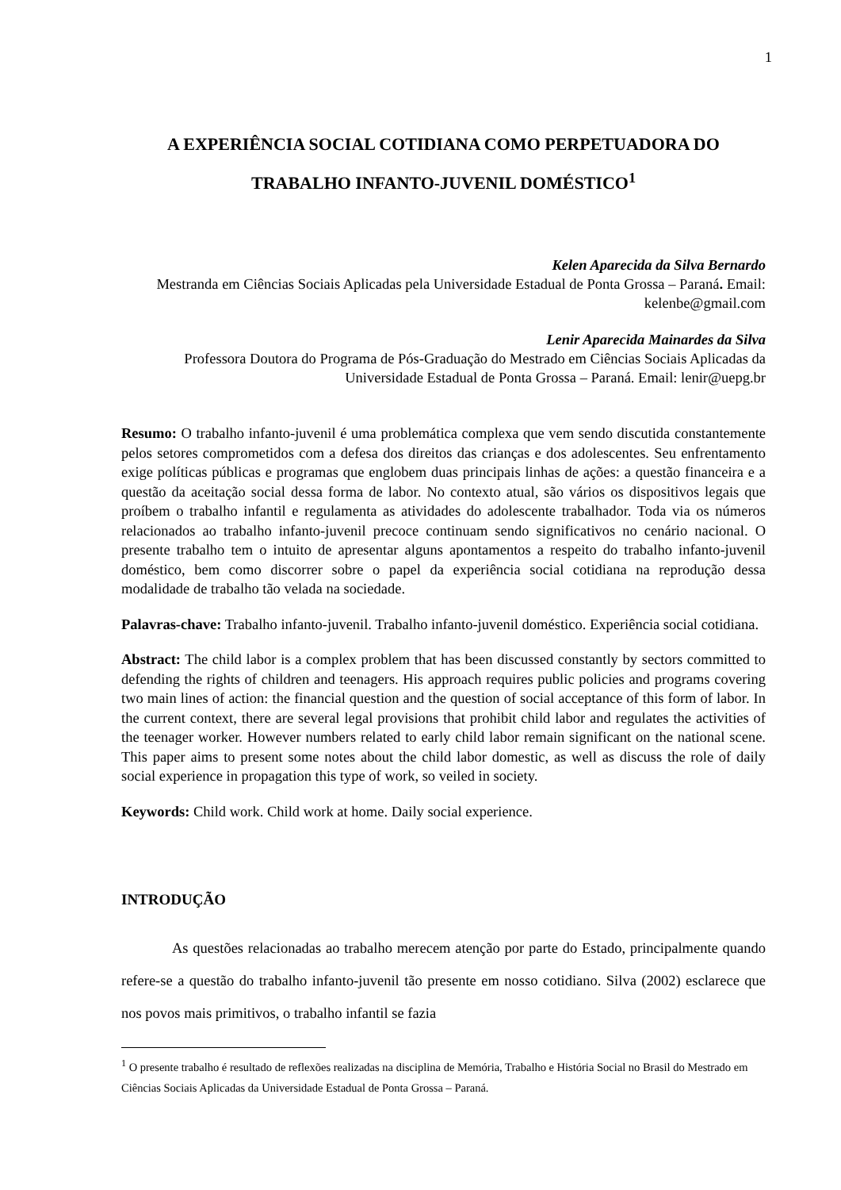1
A EXPERIÊNCIA SOCIAL COTIDIANA COMO PERPETUADORA DO TRABALHO INFANTO-JUVENIL DOMÉSTICO<sup>1</sup>
Kelen Aparecida da Silva Bernardo
Mestranda em Ciências Sociais Aplicadas pela Universidade Estadual de Ponta Grossa – Paraná. Email: kelenbe@gmail.com
Lenir Aparecida Mainardes da Silva
Professora Doutora do Programa de Pós-Graduação do Mestrado em Ciências Sociais Aplicadas da Universidade Estadual de Ponta Grossa – Paraná. Email: lenir@uepg.br
Resumo: O trabalho infanto-juvenil é uma problemática complexa que vem sendo discutida constantemente pelos setores comprometidos com a defesa dos direitos das crianças e dos adolescentes. Seu enfrentamento exige políticas públicas e programas que englobem duas principais linhas de ações: a questão financeira e a questão da aceitação social dessa forma de labor. No contexto atual, são vários os dispositivos legais que proíbem o trabalho infantil e regulamenta as atividades do adolescente trabalhador. Toda via os números relacionados ao trabalho infanto-juvenil precoce continuam sendo significativos no cenário nacional. O presente trabalho tem o intuito de apresentar alguns apontamentos a respeito do trabalho infanto-juvenil doméstico, bem como discorrer sobre o papel da experiência social cotidiana na reprodução dessa modalidade de trabalho tão velada na sociedade.
Palavras-chave: Trabalho infanto-juvenil. Trabalho infanto-juvenil doméstico. Experiência social cotidiana.
Abstract: The child labor is a complex problem that has been discussed constantly by sectors committed to defending the rights of children and teenagers. His approach requires public policies and programs covering two main lines of action: the financial question and the question of social acceptance of this form of labor. In the current context, there are several legal provisions that prohibit child labor and regulates the activities of the teenager worker. However numbers related to early child labor remain significant on the national scene. This paper aims to present some notes about the child labor domestic, as well as discuss the role of daily social experience in propagation this type of work, so veiled in society.
Keywords: Child work. Child work at home. Daily social experience.
INTRODUÇÃO
As questões relacionadas ao trabalho merecem atenção por parte do Estado, principalmente quando refere-se a questão do trabalho infanto-juvenil tão presente em nosso cotidiano. Silva (2002) esclarece que nos povos mais primitivos, o trabalho infantil se fazia
<sup>1</sup> O presente trabalho é resultado de reflexões realizadas na disciplina de Memória, Trabalho e História Social no Brasil do Mestrado em Ciências Sociais Aplicadas da Universidade Estadual de Ponta Grossa – Paraná.